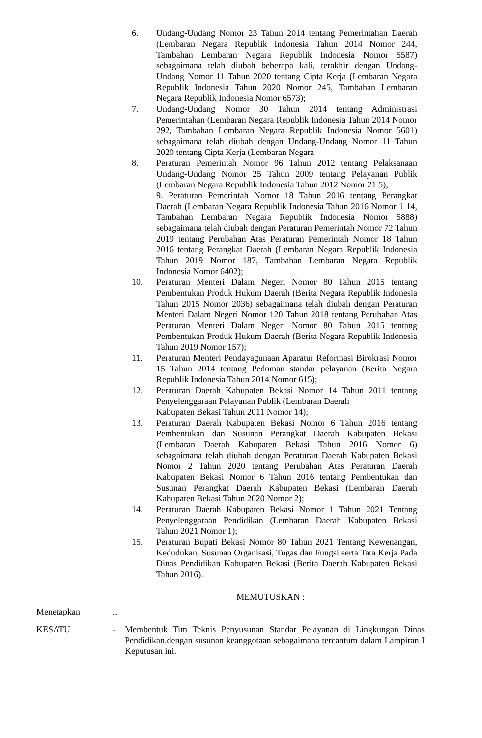6. Undang-Undang Nomor 23 Tahun 2014 tentang Pemerintahan Daerah (Lembaran Negara Republik Indonesia Tahun 2014 Nomor 244, Tambahan Lembaran Negara Republik Indonesia Nomor 5587) sebagaimana telah diubah beberapa kali, terakhir dengan Undang-Undang Nomor 11 Tahun 2020 tentang Cipta Kerja (Lembaran Negara Republik Indonesia Tahun 2020 Nomor 245, Tambahan Lembaran Negara Republik Indonesia Nomor 6573);
7. Undang-Undang Nomor 30 Tahun 2014 tentang Administrasi Pemerintahan (Lembaran Negara Republik Indonesia Tahun 2014 Nomor 292, Tambahan Lembaran Negara Republik Indonesia Nomor 5601) sebagaimana telah diubah dengan Undang-Undang Nomor 11 Tahun 2020 tentang Cipta Kerja (Lembaran Negara
8. Peraturan Pemerintah Nomor 96 Tahun 2012 tentang Pelaksanaan Undang-Undang Nomor 25 Tahun 2009 tentang Pelayanan Publik (Lembaran Negara Republik Indonesia Tahun 2012 Nomor 21 5);
9. Peraturan Pemerintah Nomor 18 Tahun 2016 tentang Perangkat Daerah (Lembaran Negara Republik Indonesia Tahun 2016 Nomor 1 14, Tambahan Lembaran Negara Republik Indonesia Nomor 5888) sebagaimana telah diubah dengan Peraturan Pemerintah Nomor 72 Tahun 2019 tentang Perubahan Atas Peraturan Pemerintah Nomor 18 Tahun 2016 tentang Perangkat Daerah (Lembaran Negara Republik Indonesia Tahun 2019 Nomor 187, Tambahan Lembaran Negara Republik Indonesia Nomor 6402);
10. Peraturan Menteri Dalam Negeri Nomor 80 Tahun 2015 tentang Pembentukan Produk Hukum Daerah (Berita Negara Republik Indonesia Tahun 2015 Nomor 2036) sebagaimana telah diubah dengan Peraturan Menteri Dalam Negeri Nomor 120 Tahun 2018 tentang Perubahan Atas Peraturan Menteri Dalam Negeri Nomor 80 Tahun 2015 tentang Pembentukan Produk Hukum Daerah (Berita Negara Republik Indonesia Tahun 2019 Nomor 157);
11. Peraturan Menteri Pendayagunaan Aparatur Reformasi Birokrasi Nomor 15 Tahun 2014 tentang Pedoman standar pelayanan (Berita Negara Republik Indonesia Tahun 2014 Nomor 615);
12. Peraturan Daerah Kabupaten Bekasi Nomor 14 Tahun 2011 tentang Penyelenggaraan Pelayanan Publik (Lembaran Daerah
Kabupaten Bekasi Tahun 2011 Nomor 14);
13. Peraturan Daerah Kabupaten Bekasi Nomor 6 Tahun 2016 tentang Pembentukan dan Susunan Perangkat Daerah Kabupaten Bekasi (Lembaran Daerah Kabupaten Bekasi Tahun 2016 Nomor 6) sebagaimana telah diubah dengan Peraturan Daerah Kabupaten Bekasi Nomor 2 Tahun 2020 tentang Perubahan Atas Peraturan Daerah Kabupaten Bekasi Nomor 6 Tahun 2016 tentang Pembentukan dan Susunan Perangkat Daerah Kabupaten Bekasi (Lembaran Daerah Kabupaten Bekasi Tahun 2020 Nomor 2);
14. Peraturan Daerah Kabupaten Bekasi Nomor 1 Tahun 2021 Tentang Penyelenggaraan Pendidikan (Lembaran Daerah Kabupaten Bekasi Tahun 2021 Nomor 1);
15. Peraturan Bupati Bekasi Nomor 80 Tahun 2021 Tentang Kewenangan, Kedudukan, Susunan Organisasi, Tugas dan Fungsi serta Tata Kerja Pada Dinas Pendidikan Kabupaten Bekasi (Berita Daerah Kabupaten Bekasi Tahun 2016).
MEMUTUSKAN :
Menetapkan ..
KESATU - Membentuk Tim Teknis Penyusunan Standar Pelayanan di Lingkungan Dinas Pendidikan.dengan susunan keanggotaan sebagaimana tercantum dalam Lampiran I Keputusan ini.